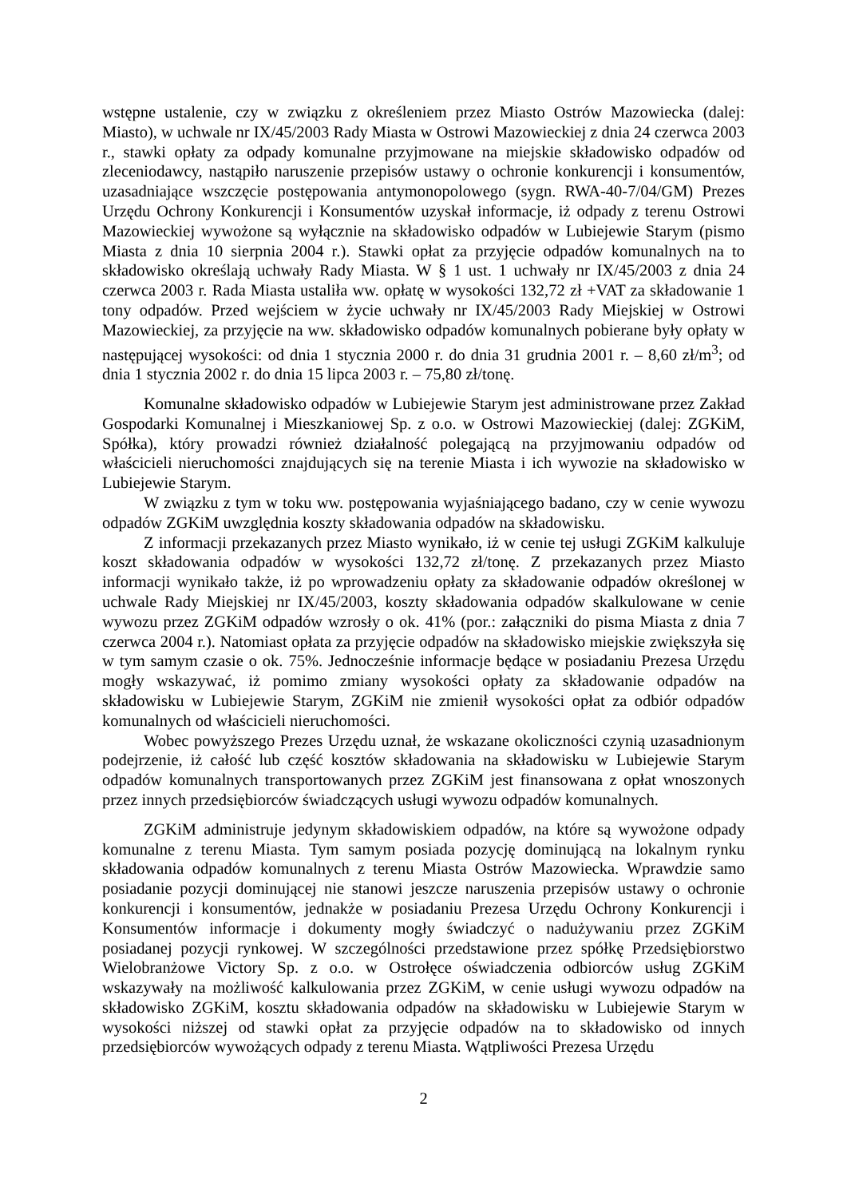wstępne ustalenie, czy w związku z określeniem przez Miasto Ostrów Mazowiecka (dalej: Miasto), w uchwale nr IX/45/2003 Rady Miasta w Ostrowi Mazowieckiej z dnia 24 czerwca 2003 r., stawki opłaty za odpady komunalne przyjmowane na miejskie składowisko odpadów od zleceniodawcy, nastąpiło naruszenie przepisów ustawy o ochronie konkurencji i konsumentów, uzasadniające wszczęcie postępowania antymonopolowego (sygn. RWA-40-7/04/GM) Prezes Urzędu Ochrony Konkurencji i Konsumentów uzyskał informacje, iż odpady z terenu Ostrowi Mazowieckiej wywożone są wyłącznie na składowisko odpadów w Lubiejewie Starym (pismo Miasta z dnia 10 sierpnia 2004 r.). Stawki opłat za przyjęcie odpadów komunalnych na to składowisko określają uchwały Rady Miasta. W § 1 ust. 1 uchwały nr IX/45/2003 z dnia 24 czerwca 2003 r. Rada Miasta ustaliła ww. opłatę w wysokości 132,72 zł +VAT za składowanie 1 tony odpadów. Przed wejściem w życie uchwały nr IX/45/2003 Rady Miejskiej w Ostrowi Mazowieckiej, za przyjęcie na ww. składowisko odpadów komunalnych pobierane były opłaty w następującej wysokości: od dnia 1 stycznia 2000 r. do dnia 31 grudnia 2001 r. – 8,60 zł/m<sup>3</sup>; od dnia 1 stycznia 2002 r. do dnia 15 lipca 2003 r. – 75,80 zł/tonę.
Komunalne składowisko odpadów w Lubiejewie Starym jest administrowane przez Zakład Gospodarki Komunalnej i Mieszkaniowej Sp. z o.o. w Ostrowi Mazowieckiej (dalej: ZGKiM, Spółka), który prowadzi również działalność polegającą na przyjmowaniu odpadów od właścicieli nieruchomości znajdujących się na terenie Miasta i ich wywozie na składowisko w Lubiejewie Starym.
W związku z tym w toku ww. postępowania wyjaśniającego badano, czy w cenie wywozu odpadów ZGKiM uwzględnia koszty składowania odpadów na składowisku.
Z informacji przekazanych przez Miasto wynikało, iż w cenie tej usługi ZGKiM kalkuluje koszt składowania odpadów w wysokości 132,72 zł/tonę. Z przekazanych przez Miasto informacji wynikało także, iż po wprowadzeniu opłaty za składowanie odpadów określonej w uchwale Rady Miejskiej nr IX/45/2003, koszty składowania odpadów skalkulowane w cenie wywozu przez ZGKiM odpadów wzrosły o ok. 41% (por.: załączniki do pisma Miasta z dnia 7 czerwca 2004 r.). Natomiast opłata za przyjęcie odpadów na składowisko miejskie zwiększyła się w tym samym czasie o ok. 75%. Jednocześnie informacje będące w posiadaniu Prezesa Urzędu mogły wskazywać, iż pomimo zmiany wysokości opłaty za składowanie odpadów na składowisku w Lubiejewie Starym, ZGKiM nie zmienił wysokości opłat za odbiór odpadów komunalnych od właścicieli nieruchomości.
Wobec powyższego Prezes Urzędu uznał, że wskazane okoliczności czynią uzasadnionym podejrzenie, iż całość lub część kosztów składowania na składowisku w Lubiejewie Starym odpadów komunalnych transportowanych przez ZGKiM jest finansowana z opłat wnoszonych przez innych przedsiębiorców świadczących usługi wywozu odpadów komunalnych.
ZGKiM administruje jedynym składowiskiem odpadów, na które są wywożone odpady komunalne z terenu Miasta. Tym samym posiada pozycję dominującą na lokalnym rynku składowania odpadów komunalnych z terenu Miasta Ostrów Mazowiecka. Wprawdzie samo posiadanie pozycji dominującej nie stanowi jeszcze naruszenia przepisów ustawy o ochronie konkurencji i konsumentów, jednakże w posiadaniu Prezesa Urzędu Ochrony Konkurencji i Konsumentów informacje i dokumenty mogły świadczyć o nadużywaniu przez ZGKiM posiadanej pozycji rynkowej. W szczególności przedstawione przez spółkę Przedsiębiorstwo Wielobranżowe Victory Sp. z o.o. w Ostrołęce oświadczenia odbiorców usług ZGKiM wskazywały na możliwość kalkulowania przez ZGKiM, w cenie usługi wywozu odpadów na składowisko ZGKiM, kosztu składowania odpadów na składowisku w Lubiejewie Starym w wysokości niższej od stawki opłat za przyjęcie odpadów na to składowisko od innych przedsiębiorców wywożących odpady z terenu Miasta. Wątpliwości Prezesa Urzędu
2